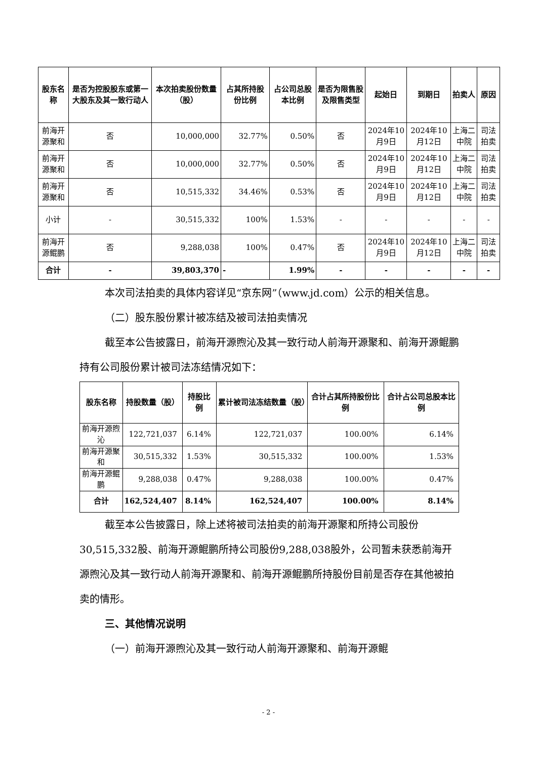| 股东名称 | 是否为控股股东或第一大股东及其一致行动人 | 本次拍卖股份数量（股） | 占其所持股份比例 | 占公司总股本比例 | 是否为限售股及限售类型 | 起始日 | 到期日 | 拍卖人 | 原因 |
| --- | --- | --- | --- | --- | --- | --- | --- | --- | --- |
| 前海开源聚和 | 否 | 10,000,000 | 32.77% | 0.50% | 否 | 2024年10月9日 | 2024年10月12日 | 上海二中院 | 司法拍卖 |
| 前海开源聚和 | 否 | 10,000,000 | 32.77% | 0.50% | 否 | 2024年10月9日 | 2024年10月12日 | 上海二中院 | 司法拍卖 |
| 前海开源聚和 | 否 | 10,515,332 | 34.46% | 0.53% | 否 | 2024年10月9日 | 2024年10月12日 | 上海二中院 | 司法拍卖 |
| 小计 | - | 30,515,332 | 100% | 1.53% | - | - | - | - | - |
| 前海开源鲲鹏 | 否 | 9,288,038 | 100% | 0.47% | 否 | 2024年10月9日 | 2024年10月12日 | 上海二中院 | 司法拍卖 |
| 合计 | - | 39,803,370 | - | 1.99% | - | - | - | - | - |
本次司法拍卖的具体内容详见“京东网”（www.jd.com）公示的相关信息。
（二）股东股份累计被冻结及被司法拍卖情况
截至本公告披露日，前海开源煦沁及其一致行动人前海开源聚和、前海开源鲲鹏持有公司股份累计被司法冻结情况如下：
| 股东名称 | 持股数量（股） | 持股比例 | 累计被司法冻结数量（股） | 合计占其所持股份比例 | 合计占公司总股本比例 |
| --- | --- | --- | --- | --- | --- |
| 前海开源煦沁 | 122,721,037 | 6.14% | 122,721,037 | 100.00% | 6.14% |
| 前海开源聚和 | 30,515,332 | 1.53% | 30,515,332 | 100.00% | 1.53% |
| 前海开源鲲鹏 | 9,288,038 | 0.47% | 9,288,038 | 100.00% | 0.47% |
| 合计 | 162,524,407 | 8.14% | 162,524,407 | 100.00% | 8.14% |
截至本公告披露日，除上述将被司法拍卖的前海开源聚和所持公司股份30,515,332股、前海开源鲲鹏所持公司股份9,288,038股外，公司暂未获悉前海开源煦沁及其一致行动人前海开源聚和、前海开源鲲鹏所持股份目前是否存在其他被拍卖的情形。
三、其他情况说明
（一）前海开源煦沁及其一致行动人前海开源聚和、前海开源鲲
- 2 -